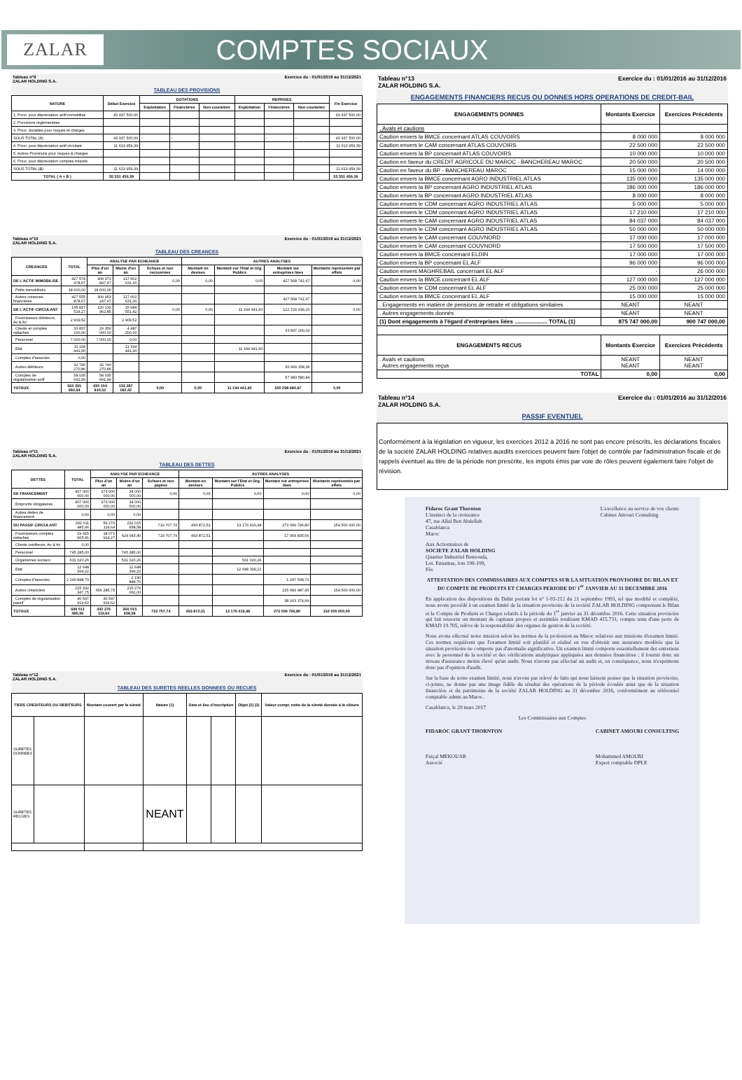ZALAR
COMPTES SOCIAUX
Tableau n°9 Exercice du : 01/01/2016 au 31/12/2021
ZALAR HOLDING S.A.
TABLEAU DES PROVISIONS
| NATURE | Début Exercice | DOTATIONS | | | REPRISES | | | Fin Exercice |
| --- | --- | --- | --- | --- | --- | --- | --- | --- |
| | | Exploitation | Financières | Non courantes | Exploitation | Financières | Non courantes | |
| 1. Provi. pour dépréciation actif immobilisé | 43 937 500,00 | | | | | | | 43 937 500,00 |
| 2. Provisions réglementées | | | | | | | | |
| 3. Provi. durables pour risques et charges | | | | | | | | |
| SOUS TOTAL (A) | 43 937 500,00 | - | - | - | - | - | - | 43 937 500,00 |
| 4. Provi. pour dépréciation actif circulant | 11 613 959,39 | | | | | | | 11 613 959,39 |
| 5. Autres Provisions pour risques & charges | | | | | | | | |
| 6. Provi. pour dépréciation comptes trésorie | | | | | | | | |
| SOUS TOTAL (B) | 11 613 959,39 | | | | | | | 11 613 959,39 |
| TOTAL ( A + B ) | 55 551 459,39 | | | | | | | 55 551 459,39 |
Tableau n°10 Exercice du : 01/01/2016 au 31/12/2021
ZALAR HOLDING S.A.
TABLEAU DES CREANCES
| CREANCES | TOTAL | ANALYSE PAR ECHEANCE | | | AUTRES ANALYSES | | | |
| --- | --- | --- | --- | --- | --- | --- | --- | --- |
| | | Plus d'un an | Moins d'un an | Echues et non recouvrées | Montant en devises | Montant sur l'Etat et Org. Publics | Montant sur entreprises liées | Montants représentés par effets |
| DE L'ACTIF IMMOBILISE | 427 574 478,67 | 309 971 847,67 | 117 602 631,00 | 0,00 | 0,00 | 0,00 | 427 568 741,67 | 0,00 |
| . Prêts immobilisés | 18 600,00 | 18 600,00 | | | | | | |
| . Autres créances financières | 427 555 878,67 | 309 953 247,67 | 117 602 631,00 | | | | 427 568 741,67 | |
| DE L'ACTIF CIRCULANT | 135 817 514,27 | 120 132 962,85 | 15 684 551,42 | 0,00 | 0,00 | 11 194 441,90 | 122 729 939,20 | 0,00 |
| . Fournisseurs débiteurs, Av & Ac | 2 909,52 | | 2 909,52 | | | | | |
| . Clients et comptes rattaches | 33 837 200,00 | 29 350 000,00 | 4 487 200,00 | | | | 33 837 200,00 | |
| . Personnel | 7 000,00 | 7 000,00 | 0,00 | | | | | |
| . Etat | 11 194 441,90 | | 11 194 441,90 | | | 11 194 441,90 | | |
| . Comptes d'associes | 0,00 | | | | | | | |
| . Autres débiteurs | 32 740 270,86 | 32 740 270,86 | | | | | 30 909 158,36 | |
| . Comptes de régularisation actif | 58 035 691,99 | 58 035 691,99 | | | | | 57 983 580,84 | |
| TOTAUX | 563 391 992,94 | 430 104 810,52 | 133 287 182,42 | 0,00 | 0,00 | 11 194 441,90 | 550 298 680,87 | 0,00 |
Tableau n°11 Exercice du : 01/01/2016 au 31/12/2021
ZALAR HOLDING S.A.
TABLEAU DES DETTES
| DETTES | TOTAL | ANALYSE PAR ECHEANCE | | | AUTRES ANALYSES | | | |
| --- | --- | --- | --- | --- | --- | --- | --- | --- |
| | | Plus d'un an | Moins d'un an | Echues et non payées | Montant en devises | Montant sur l'Etat et Org. Publics | Montant sur entreprises liées | Montants représentés par effets |
| DE FINANCEMENT | 407 000 000,00 | 373 000 000,00 | 34 000 000,00 | 0,00 | 0,00 | 0,00 | 0,00 | 0,00 |
| . Emprunts obligataires | 407 000 000,00 | 373 000 000,00 | 34 000 000,00 | | | | | |
| . Autres dettes de financement | 0,00 | 0,00 | 0,00 | | | | | |
| DU PASSIF CIRCULANT | 292 011 485,96 | 59 276 119,64 | 232 015 658,58 | 719 707,74 | 493 872,51 | 13 179 419,48 | 273 099 796,80 | 154 500 000,00 |
| . Fournisseurs comptes rattaches | 19 415 665,41 | 18 071 914,27 | 624 043,40 | 719 707,74 | 493 872,51 | | 17 954 835,66 | |
| . Clients créditeurs, Av & Ac | 0,00 | | | | | | | |
| . Personnel | 745 285,00 | | 745 285,00 | | | | | |
| . Organismes sociaux | 531 020,26 | | 531 020,26 | | | 531 020,26 | | |
| . Etat | 12 648 399,22 | | 12 648 399,22 | | | 12 648 399,22 | | |
| . Comptes d'associes | 2 190 848,70 | | 2 190 848,70 | | | | 1 297 598,70 | |
| . Autres créanciers | 215 932 347,75 | 656 285,75 | 215 276 062,00 | | | | 215 683 987,45 | 154 500 000,00 |
| . Comptes de régularisation passif | 40 547 919,62 | 40 547 919,62 | | | | | 38 163 374,99 | |
| TOTAUX | 699 011 485,96 | 432 276 119,64 | 266 015 658,58 | 719 707,74 | 493 872,51 | 13 179 419,48 | 273 099 796,80 | 154 500 000,00 |
Tableau n°12 Exercice du : 01/01/2016 au 31/12/2021
ZALAR HOLDING S.A.
TABLEAU DES SURETES REELLES DONNEES OU RECUES
| TIERS CREDITEURS OU DEBITEURS | | Montant couvert par la sûreté | Nature (1) | Date et lieu d'inscription | | Objet (2) (3) | Valeur compt. nette de la sûreté donnée à la clôture |
| --- | --- | --- | --- | --- | --- | --- | --- |
| SURETES DONNEES | | | | | | | |
| SURETES RECUES | | | NEANT | | | | |
Tableau n°13 Exercice du : 01/01/2016 au 31/12/2016
ZALAR HOLDING S.A.
ENGAGEMENTS FINANCIERS RECUS OU DONNES HORS OPERATIONS DE CREDIT-BAIL
| ENGAGEMENTS DONNES | Montants Exercice | Exercices Précédents |
| --- | --- | --- |
| . Avals et cautions | | |
| Caution envers la BMCE concernant ATLAS COUVOIRS | 8 000 000 | 8 000 000 |
| Caution envers le CAM concernant ATLAS COUVOIRS | 22 500 000 | 22 500 000 |
| Caution envers la BP concernant ATLAS COUVOIRS | 10 000 000 | 10 000 000 |
| Caution en faveur du CREDIT AGRICOLE DU MAROC - BANCHEREAU MAROC | 20 500 000 | 20 500 000 |
| Caution en faveur du BP - BANCHEREAU MAROC | 15 000 000 | 14 000 000 |
| Caution envers la BMCE concernant AGRO INDUSTRIEL ATLAS | 135 000 000 | 135 000 000 |
| Caution envers la BP concernant AGRO INDUSTRIEL ATLAS | 186 000 000 | 186 000 000 |
| Caution envers la BP concernant AGRO INDUSTRIEL ATLAS | 8 000 000 | 8 000 000 |
| Caution envers le CDM concernant AGRO INDUSTRIEL ATLAS | 5 000 000 | 5 000 000 |
| Caution envers le CDM concernant AGRO INDUSTRIEL ATLAS | 17 210 000 | 17 210 000 |
| Caution envers le CAM concernant AGRO INDUSTRIEL ATLAS | 84 037 000 | 84 037 000 |
| Caution envers le CDM concernant AGRO INDUSTRIEL ATLAS | 50 000 000 | 50 000 000 |
| Caution envers le CAM concernant COUVNORD | 17 000 000 | 17 000 000 |
| Caution envers le CAM concernant COUVNORD | 17 500 000 | 17 500 000 |
| Caution envers la BMCE concernant ELDIN | 17 000 000 | 17 000 000 |
| Caution envers la BP concernant EL ALF | 96 000 000 | 96 000 000 |
| Caution envers MAGHREBAIL concernant EL ALF | - | 26 000 000 |
| Caution envers la BMCE concernant EL ALF | 127 000 000 | 127 000 000 |
| Caution envers le CDM concernant EL ALF | 25 000 000 | 25 000 000 |
| Caution envers la BMCE concernant EL ALF | 15 000 000 | 15 000 000 |
| . Engagements en matière de pensions de retraite et obligations similaires | NEANT | NEANT |
| . Autres engagements donnés | NEANT | NEANT |
| (1) Dont engagements à l'égard d'entreprises liées ..................... TOTAL (1) | 875 747 000,00 | 900 747 000,00 |
| ENGAGEMENTS RECUS | Montants Exercice | Exercices Précédents |
| . Avals et cautions . Autres engagements reçus | NEANT NEANT | NEANT NEANT |
| TOTAL | 0,00 | 0,00 |
Tableau n°14 Exercice du : 01/01/2016 au 31/12/2016
ZALAR HOLDING S.A.
PASSIF EVENTUEL
Conformément à la législation en vigueur, les exercices 2012 à 2016 ne sont pas encore préscrits, les déclarations fiscales de la société ZALAR HOLDING relatives auxdits exercices peuvent faire l'objet de contrôle par l'administration fiscale et de rappels éventuel au titre de la période non prescrite, les impots émis par voie de rôles peuvent également faire l'objet de révision.
Fidaroc Grant Thornton
L'instinct de la croissance
47, rue Allal Ben Abdellah
Casablanca
Maroc
L'excellence au service de vos clients
Cabinet Amouri Consulting
Aux Actionnaires de
SOCIETE ZALAR HOLDING
Quartier Industriel Bensouda,
Lot. Ennamae, lots 198-199,
Fès
ATTESTATION DES COMMISSAIRES AUX COMPTES SUR LA SITUATION PROVISOIRE DU BILAN ET DU COMPTE DE PRODUITS ET CHARGES PERIODE DU 1<sup>er</sup> JANVIER AU 31 DECEMBRE 2016
En application des dispositions du Dahir portant loi n° 1-93-212 du 21 septembre 1993, tel que modifié et complété, nous avons procédé à un examen limité de la situation provisoire de la société ZALAR HOLDING comprenant le Bilan et le Compte de Produits et Charges relatifs à la période du 1<sup>er</sup> janvier au 31 décembre 2016. Cette situation provisoire qui fait ressortir un montant de capitaux propres et assimilés totalisant KMAD 415.731, compte tenu d'une perte de KMAD 19.705, relève de la responsabilité des organes de gestion de la société.
Nous avons effectué notre mission selon les normes de la profession au Maroc relatives aux missions d'examen limité. Ces normes requièrent que l'examen limité soit planifié et réalisé en vue d'obtenir une assurance modérée que la situation provisoire ne comporte pas d'anomalie significative. Un examen limité comporte essentiellement des entretiens avec le personnel de la société et des vérifications analytiques appliquées aux données financières ; il fournit donc un niveau d'assurance moins élevé qu'un audit. Nous n'avons pas effectué un audit et, en conséquence, nous n'exprimons donc pas d'opinion d'audit.
Sur la base de notre examen limité, nous n'avons pas relevé de faits qui nous laissent penser que la situation provisoire, ci-jointe, ne donne pas une image fidèle du résultat des opérations de la période écoulée ainsi que de la situation financière et du patrimoine de la société ZALAR HOLDING au 31 décembre 2016, conformément au référentiel comptable admis au Maroc.
Casablanca, le 29 mars 2017
Les Commissaires aux Comptes
FIDAROC GRANT THORNTON
Faïçal MEKOUAR
Associé
CABINET AMOURI CONSULTING
Mohammed AMOURI
Expert comptable DPLE